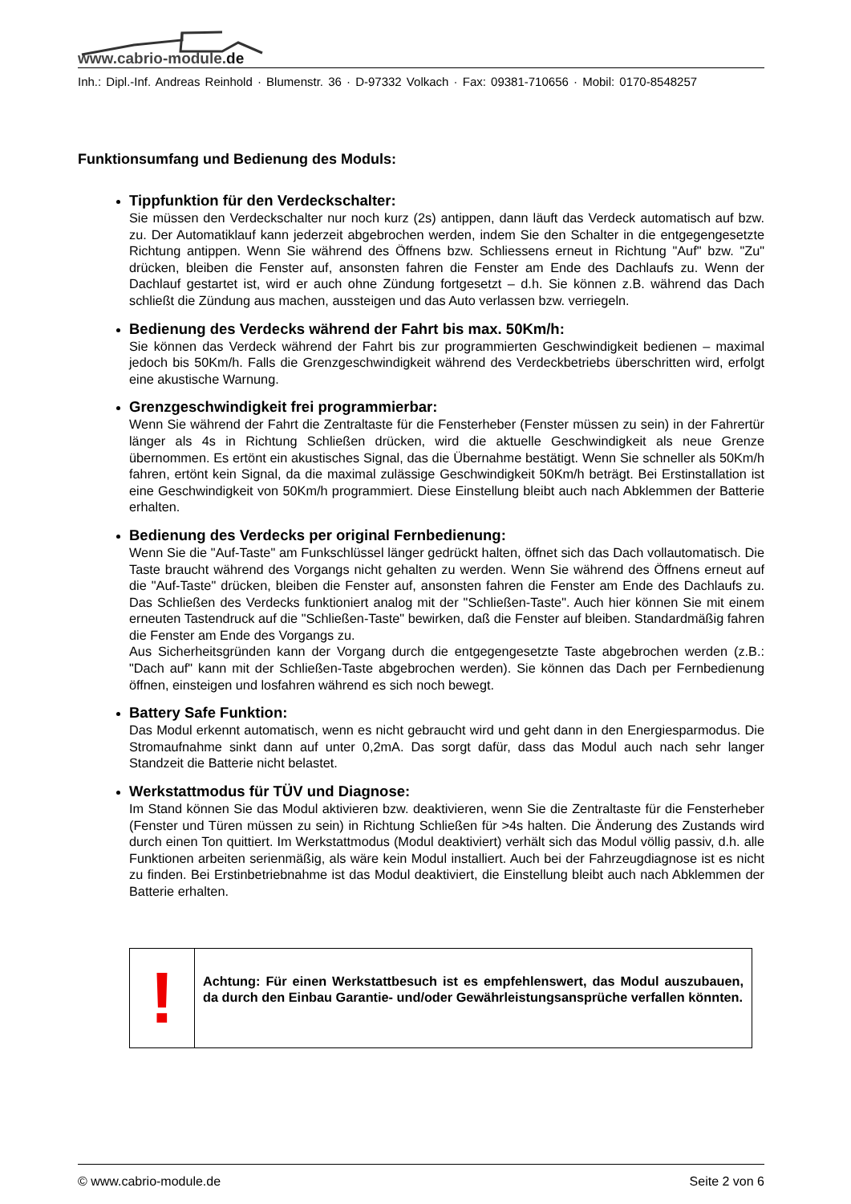www.cabrio-module.de
Inh.: Dipl.-Inf. Andreas Reinhold · Blumenstr. 36 · D-97332 Volkach · Fax: 09381-710656 · Mobil: 0170-8548257
Funktionsumfang und Bedienung des Moduls:
Tippfunktion für den Verdeckschalter:
Sie müssen den Verdeckschalter nur noch kurz (2s) antippen, dann läuft das Verdeck automatisch auf bzw. zu. Der Automatiklauf kann jederzeit abgebrochen werden, indem Sie den Schalter in die entgegengesetzte Richtung antippen. Wenn Sie während des Öffnens bzw. Schliessens erneut in Richtung "Auf" bzw. "Zu" drücken, bleiben die Fenster auf, ansonsten fahren die Fenster am Ende des Dachlaufs zu. Wenn der Dachlauf gestartet ist, wird er auch ohne Zündung fortgesetzt – d.h. Sie können z.B. während das Dach schließt die Zündung aus machen, aussteigen und das Auto verlassen bzw. verriegeln.
Bedienung des Verdecks während der Fahrt bis max. 50Km/h:
Sie können das Verdeck während der Fahrt bis zur programmierten Geschwindigkeit bedienen – maximal jedoch bis 50Km/h. Falls die Grenzgeschwindigkeit während des Verdeckbetriebs überschritten wird, erfolgt eine akustische Warnung.
Grenzgeschwindigkeit frei programmierbar:
Wenn Sie während der Fahrt die Zentraltaste für die Fensterheber (Fenster müssen zu sein) in der Fahrertür länger als 4s in Richtung Schließen drücken, wird die aktuelle Geschwindigkeit als neue Grenze übernommen. Es ertönt ein akustisches Signal, das die Übernahme bestätigt. Wenn Sie schneller als 50Km/h fahren, ertönt kein Signal, da die maximal zulässige Geschwindigkeit 50Km/h beträgt. Bei Erstinstallation ist eine Geschwindigkeit von 50Km/h programmiert. Diese Einstellung bleibt auch nach Abklemmen der Batterie erhalten.
Bedienung des Verdecks per original Fernbedienung:
Wenn Sie die "Auf-Taste" am Funkschlüssel länger gedrückt halten, öffnet sich das Dach vollautomatisch. Die Taste braucht während des Vorgangs nicht gehalten zu werden. Wenn Sie während des Öffnens erneut auf die "Auf-Taste" drücken, bleiben die Fenster auf, ansonsten fahren die Fenster am Ende des Dachlaufs zu. Das Schließen des Verdecks funktioniert analog mit der "Schließen-Taste". Auch hier können Sie mit einem erneuten Tastendruck auf die "Schließen-Taste" bewirken, daß die Fenster auf bleiben. Standardmäßig fahren die Fenster am Ende des Vorgangs zu.
Aus Sicherheitsgründen kann der Vorgang durch die entgegengesetzte Taste abgebrochen werden (z.B.: "Dach auf" kann mit der Schließen-Taste abgebrochen werden). Sie können das Dach per Fernbedienung öffnen, einsteigen und losfahren während es sich noch bewegt.
Battery Safe Funktion:
Das Modul erkennt automatisch, wenn es nicht gebraucht wird und geht dann in den Energiesparmodus. Die Stromaufnahme sinkt dann auf unter 0,2mA. Das sorgt dafür, dass das Modul auch nach sehr langer Standzeit die Batterie nicht belastet.
Werkstattmodus für TÜV und Diagnose:
Im Stand können Sie das Modul aktivieren bzw. deaktivieren, wenn Sie die Zentraltaste für die Fensterheber (Fenster und Türen müssen zu sein) in Richtung Schließen für >4s halten. Die Änderung des Zustands wird durch einen Ton quittiert. Im Werkstattmodus (Modul deaktiviert) verhält sich das Modul völlig passiv, d.h. alle Funktionen arbeiten serienmäßig, als wäre kein Modul installiert. Auch bei der Fahrzeugdiagnose ist es nicht zu finden. Bei Erstinbetriebnahme ist das Modul deaktiviert, die Einstellung bleibt auch nach Abklemmen der Batterie erhalten.
!
Achtung: Für einen Werkstattbesuch ist es empfehlenswert, das Modul auszubauen, da durch den Einbau Garantie- und/oder Gewährleistungsansprüche verfallen könnten.
© www.cabrio-module.de Seite 2 von 6